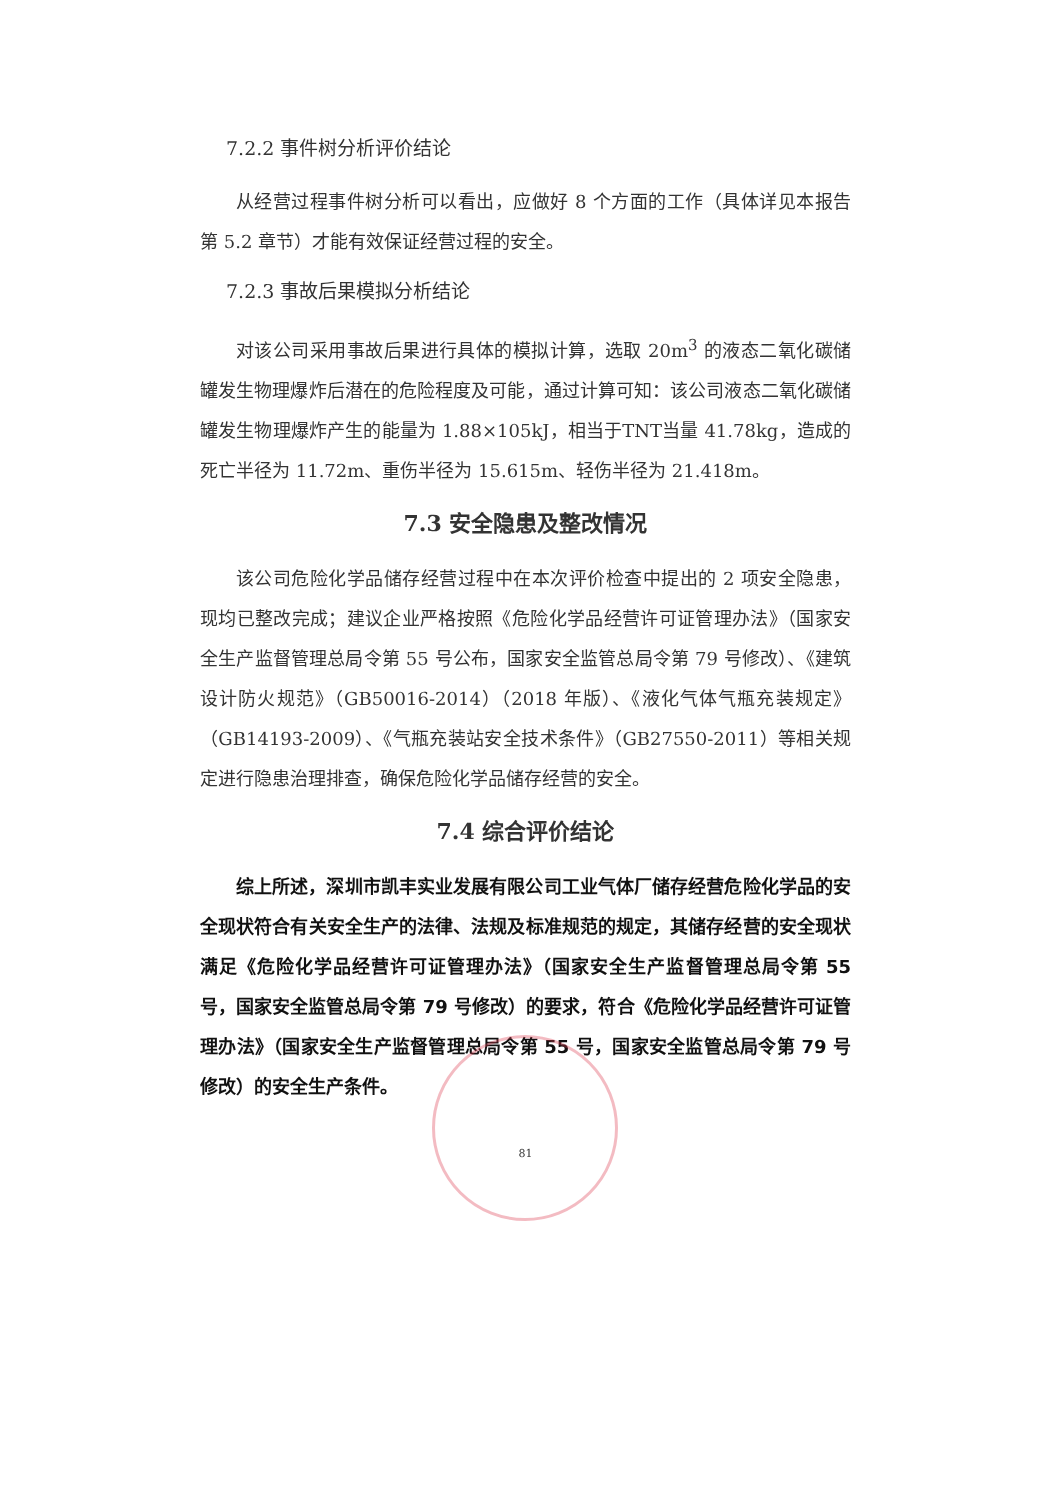7.2.2 事件树分析评价结论
从经营过程事件树分析可以看出，应做好 8 个方面的工作（具体详见本报告第 5.2 章节）才能有效保证经营过程的安全。
7.2.3 事故后果模拟分析结论
对该公司采用事故后果进行具体的模拟计算，选取 20m<sup>3</sup> 的液态二氧化碳储罐发生物理爆炸后潜在的危险程度及可能，通过计算可知：该公司液态二氧化碳储罐发生物理爆炸产生的能量为 1.88×105kJ，相当于TNT当量 41.78kg，造成的死亡半径为 11.72m、重伤半径为 15.615m、轻伤半径为 21.418m。
7.3 安全隐患及整改情况
该公司危险化学品储存经营过程中在本次评价检查中提出的 2 项安全隐患，现均已整改完成；建议企业严格按照《危险化学品经营许可证管理办法》（国家安全生产监督管理总局令第 55 号公布，国家安全监管总局令第 79 号修改）、《建筑设计防火规范》（GB50016-2014）（2018 年版）、《液化气体气瓶充装规定》（GB14193-2009）、《气瓶充装站安全技术条件》（GB27550-2011）等相关规定进行隐患治理排查，确保危险化学品储存经营的安全。
7.4 综合评价结论
综上所述，深圳市凯丰实业发展有限公司工业气体厂储存经营危险化学品的安全现状符合有关安全生产的法律、法规及标准规范的规定，其储存经营的安全现状满足《危险化学品经营许可证管理办法》（国家安全生产监督管理总局令第 55 号，国家安全监管总局令第 79 号修改）的要求，符合《危险化学品经营许可证管理办法》（国家安全生产监督管理总局令第 55 号，国家安全监管总局令第 79 号修改）的安全生产条件。
81